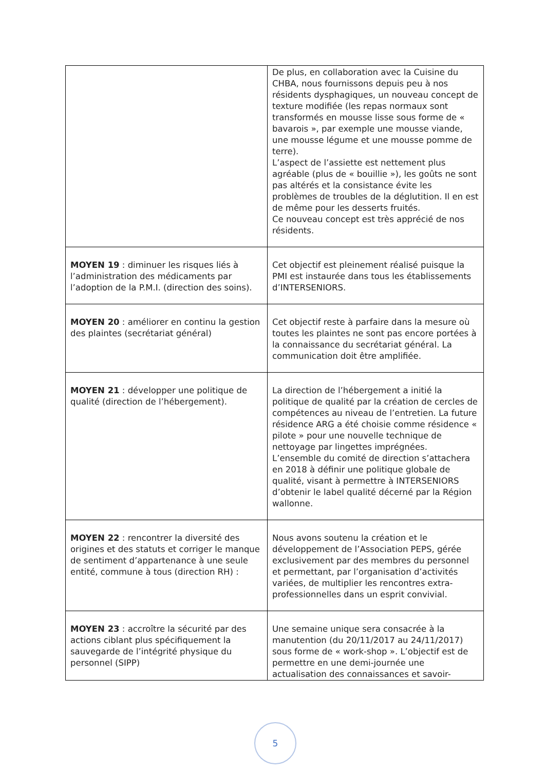| | De plus, en collaboration avec la Cuisine du CHBA, nous fournissons depuis peu à nos résidents dysphagiques, un nouveau concept de texture modifiée (les repas normaux sont transformés en mousse lisse sous forme de « bavarois », par exemple une mousse viande, une mousse légume et une mousse pomme de terre). L’aspect de l’assiette est nettement plus agréable (plus de « bouillie »), les goûts ne sont pas altérés et la consistance évite les problèmes de troubles de la déglutition. Il en est de même pour les desserts fruités. Ce nouveau concept est très apprécié de nos résidents. |
| MOYEN 19 : diminuer les risques liés à l’administration des médicaments par l’adoption de la P.M.I. (direction des soins). | Cet objectif est pleinement réalisé puisque la PMI est instaurée dans tous les établissements d’INTERSENIORS. |
| MOYEN 20 : améliorer en continu la gestion des plaintes (secrétariat général) | Cet objectif reste à parfaire dans la mesure où toutes les plaintes ne sont pas encore portées à la connaissance du secrétariat général. La communication doit être amplifiée. |
| MOYEN 21 : développer une politique de qualité (direction de l’hébergement). | La direction de l’hébergement a initié la politique de qualité par la création de cercles de compétences au niveau de l’entretien. La future résidence ARG a été choisie comme résidence « pilote » pour une nouvelle technique de nettoyage par lingettes imprégnées. L’ensemble du comité de direction s’attachera en 2018 à définir une politique globale de qualité, visant à permettre à INTERSENIORS d’obtenir le label qualité décerné par la Région wallonne. |
| MOYEN 22 : rencontrer la diversité des origines et des statuts et corriger le manque de sentiment d’appartenance à une seule entité, commune à tous (direction RH) : | Nous avons soutenu la création et le développement de l’Association PEPS, gérée exclusivement par des membres du personnel et permettant, par l’organisation d’activités variées, de multiplier les rencontres extra-professionnelles dans un esprit convivial. |
| MOYEN 23 : accroître la sécurité par des actions ciblant plus spécifiquement la sauvegarde de l’intégrité physique du personnel (SIPP) | Une semaine unique sera consacrée à la manutention (du 20/11/2017 au 24/11/2017) sous forme de « work-shop ». L’objectif est de permettre en une demi-journée une actualisation des connaissances et savoir- |
5